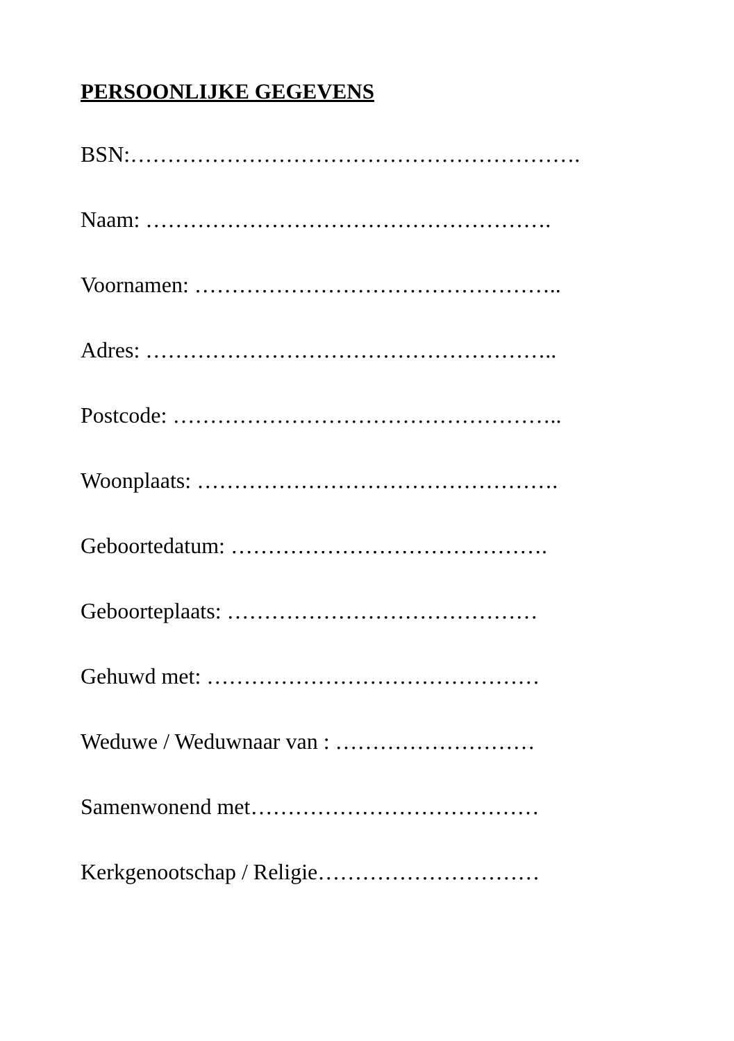PERSOONLIJKE GEGEVENS
BSN:…………………………………………………….
Naam: ……………………………………………….
Voornamen: …………………………………………..
Adres: ………………………………………………..
Postcode: ……………………………………………..
Woonplaats: ………………………………………….
Geboortedatum: …………………………………….
Geboorteplaats: ……………………………………
Gehuwd met: ………………………………………
Weduwe / Weduwnaar van : ………………………
Samenwonend met…………………………………
Kerkgenootschap / Religie…………………………